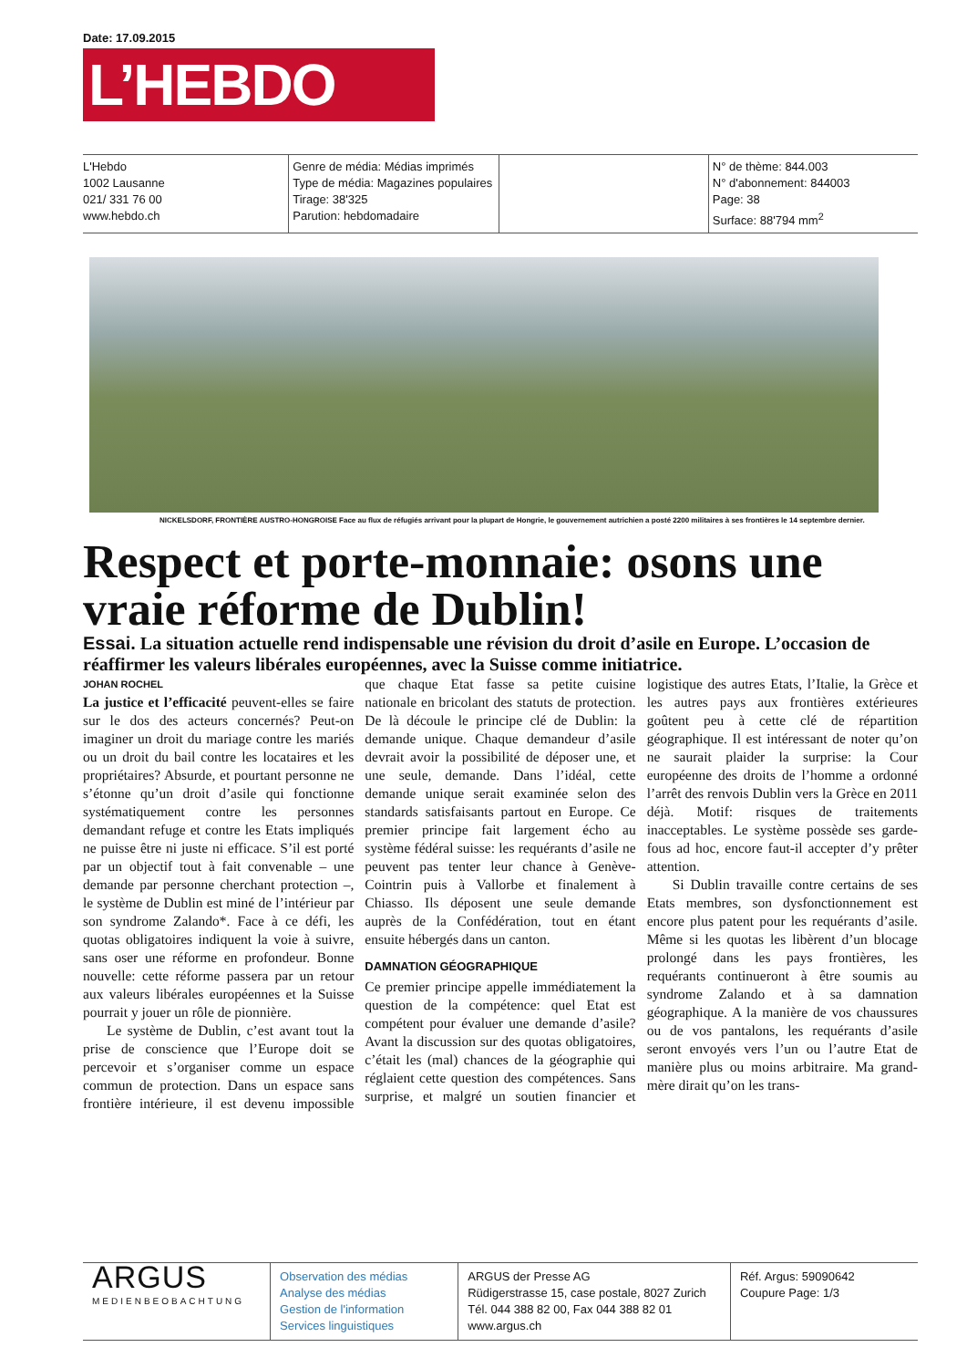Date: 17.09.2015
L’HEBDO
L'Hebdo
1002 Lausanne
021/ 331 76 00
www.hebdo.ch
Genre de média: Médias imprimés
Type de média: Magazines populaires
Tirage: 38'325
Parution: hebdomadaire
N° de thème: 844.003
N° d'abonnement: 844003
Page: 38
Surface: 88'794 mm<sup>2</sup>
NICKELSDORF, FRONTIÈRE AUSTRO-HONGROISE Face au flux de réfugiés arrivant pour la plupart de Hongrie, le gouvernement autrichien a posté 2200 militaires à ses frontières le 14 septembre dernier.
Respect et porte-monnaie: osons une vraie réforme de Dublin!
Essai. La situation actuelle rend indispensable une révision du droit d’asile en Europe. L’occasion de réaffirmer les valeurs libérales européennes, avec la Suisse comme initiatrice.
JOHAN ROCHEL
La justice et l’efficacité peuvent-elles se faire sur le dos des acteurs concernés? Peut-on imaginer un droit du mariage contre les mariés ou un droit du bail contre les locataires et les propriétaires? Absurde, et pourtant personne ne s’étonne qu’un droit d’asile qui fonctionne systématiquement contre les personnes demandant refuge et contre les Etats impliqués ne puisse être ni juste ni efficace. S’il est porté par un objectif tout à fait convenable – une demande par personne cherchant protection –, le système de Dublin est miné de l’intérieur par son syndrome Zalando*. Face à ce défi, les quotas obligatoires indiquent la voie à suivre, sans oser une réforme en profondeur. Bonne nouvelle: cette réforme passera par un retour aux valeurs libérales européennes et la Suisse pourrait y jouer un rôle de pionnière.
Le système de Dublin, c’est avant tout la prise de conscience que l’Europe doit se percevoir et s’organiser comme un espace commun de protection. Dans un espace sans frontière intérieure, il est devenu impossible que chaque Etat fasse sa petite cuisine nationale en bricolant des statuts de protection. De là découle le principe clé de Dublin: la demande unique. Chaque demandeur d’asile devrait avoir la possibilité de déposer une, et une seule, demande. Dans l’idéal, cette demande unique serait examinée selon des standards satisfaisants partout en Europe. Ce premier principe fait largement écho au système fédéral suisse: les requérants d’asile ne peuvent pas tenter leur chance à Genève-Cointrin puis à Vallorbe et finalement à Chiasso. Ils déposent une seule demande auprès de la Confédération, tout en étant ensuite hébergés dans un canton.
DAMNATION GÉOGRAPHIQUE
Ce premier principe appelle immédiatement la question de la compétence: quel Etat est compétent pour évaluer une demande d’asile? Avant la discussion sur des quotas obligatoires, c’était les (mal) chances de la géographie qui réglaient cette question des compétences. Sans surprise, et malgré un soutien financier et logistique des autres Etats, l’Italie, la Grèce et les autres pays aux frontières extérieures goûtent peu à cette clé de répartition géographique. Il est intéressant de noter qu’on ne saurait plaider la surprise: la Cour européenne des droits de l’homme a ordonné l’arrêt des renvois Dublin vers la Grèce en 2011 déjà. Motif: risques de traitements inacceptables. Le système possède ses garde-fous ad hoc, encore faut-il accepter d’y prêter attention.
Si Dublin travaille contre certains de ses Etats membres, son dysfonctionnement est encore plus patent pour les requérants d’asile. Même si les quotas les libèrent d’un blocage prolongé dans les pays frontières, les requérants continueront à être soumis au syndrome Zalando et à sa damnation géographique. A la manière de vos chaussures ou de vos pantalons, les requérants d’asile seront envoyés vers l’un ou l’autre Etat de manière plus ou moins arbitraire. Ma grand-mère dirait qu’on les trans-
ARGUS
MEDIENBEOBACHTUNG
Observation des médias
Analyse des médias
Gestion de l'information
Services linguistiques
ARGUS der Presse AG
Rüdigerstrasse 15, case postale, 8027 Zurich
Tél. 044 388 82 00, Fax 044 388 82 01
www.argus.ch
Réf. Argus: 59090642
Coupure Page: 1/3